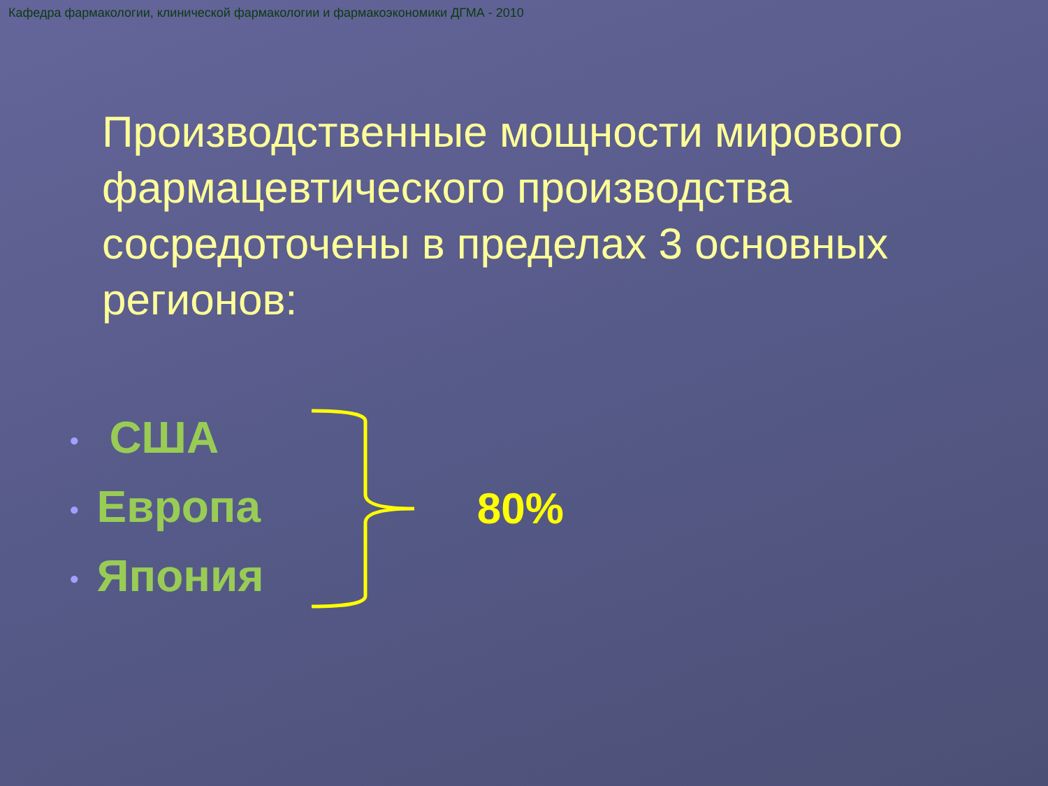Кафедра фармакологии, клинической фармакологии и фармакоэкономики ДГМА - 2010
Производственные мощности мирового фармацевтического производства сосредоточены в пределах 3 основных регионов:
• США
• Европа
• Япония
80%